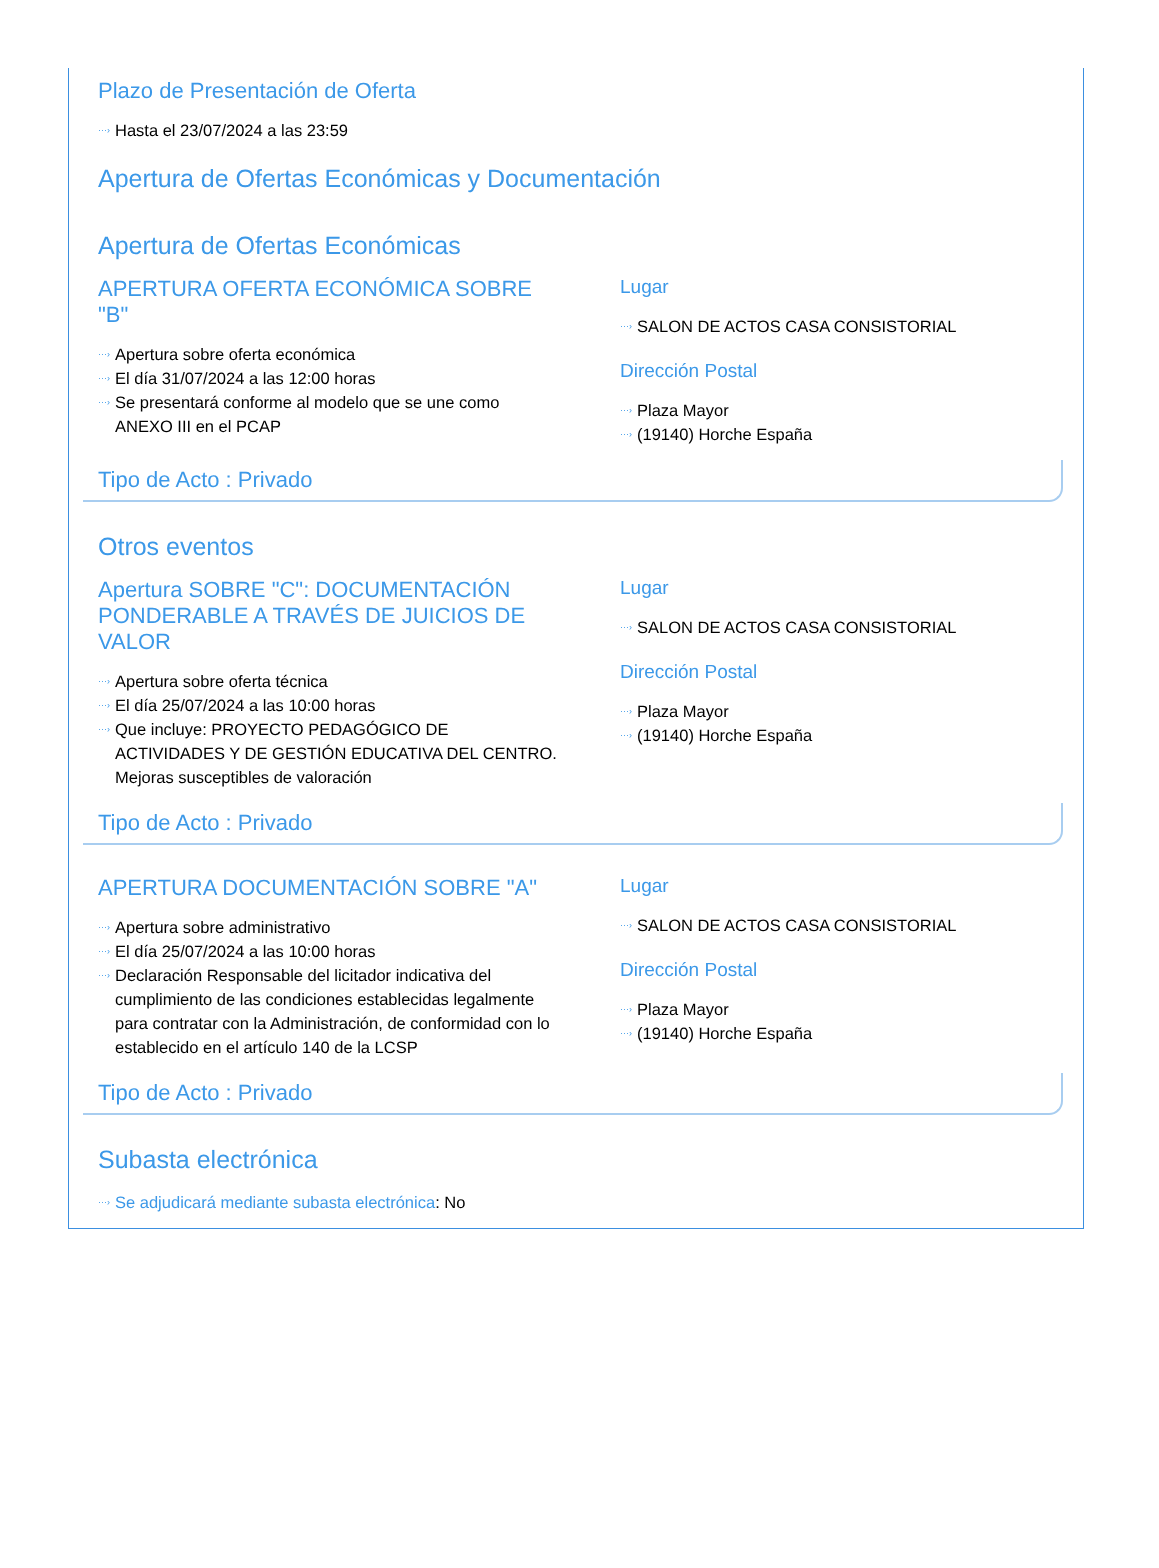Plazo de Presentación de Oferta
Hasta el 23/07/2024 a las 23:59
Apertura de Ofertas Económicas y Documentación
Apertura de Ofertas Económicas
APERTURA OFERTA ECONÓMICA SOBRE "B"
Apertura sobre oferta económica
El día 31/07/2024 a las 12:00 horas
Se presentará conforme al modelo que se une como ANEXO III en el PCAP
Lugar
SALON DE ACTOS CASA CONSISTORIAL
Dirección Postal
Plaza Mayor
(19140) Horche España
Tipo de Acto : Privado
Otros eventos
Apertura SOBRE "C": DOCUMENTACIÓN PONDERABLE A TRAVÉS DE JUICIOS DE VALOR
Apertura sobre oferta técnica
El día 25/07/2024 a las 10:00 horas
Que incluye: PROYECTO PEDAGÓGICO DE ACTIVIDADES Y DE GESTIÓN EDUCATIVA DEL CENTRO. Mejoras susceptibles de valoración
Lugar
SALON DE ACTOS CASA CONSISTORIAL
Dirección Postal
Plaza Mayor
(19140) Horche España
Tipo de Acto : Privado
APERTURA DOCUMENTACIÓN SOBRE "A"
Apertura sobre administrativo
El día 25/07/2024 a las 10:00 horas
Declaración Responsable del licitador indicativa del cumplimiento de las condiciones establecidas legalmente para contratar con la Administración, de conformidad con lo establecido en el artículo 140 de la LCSP
Lugar
SALON DE ACTOS CASA CONSISTORIAL
Dirección Postal
Plaza Mayor
(19140) Horche España
Tipo de Acto : Privado
Subasta electrónica
Se adjudicará mediante subasta electrónica: No